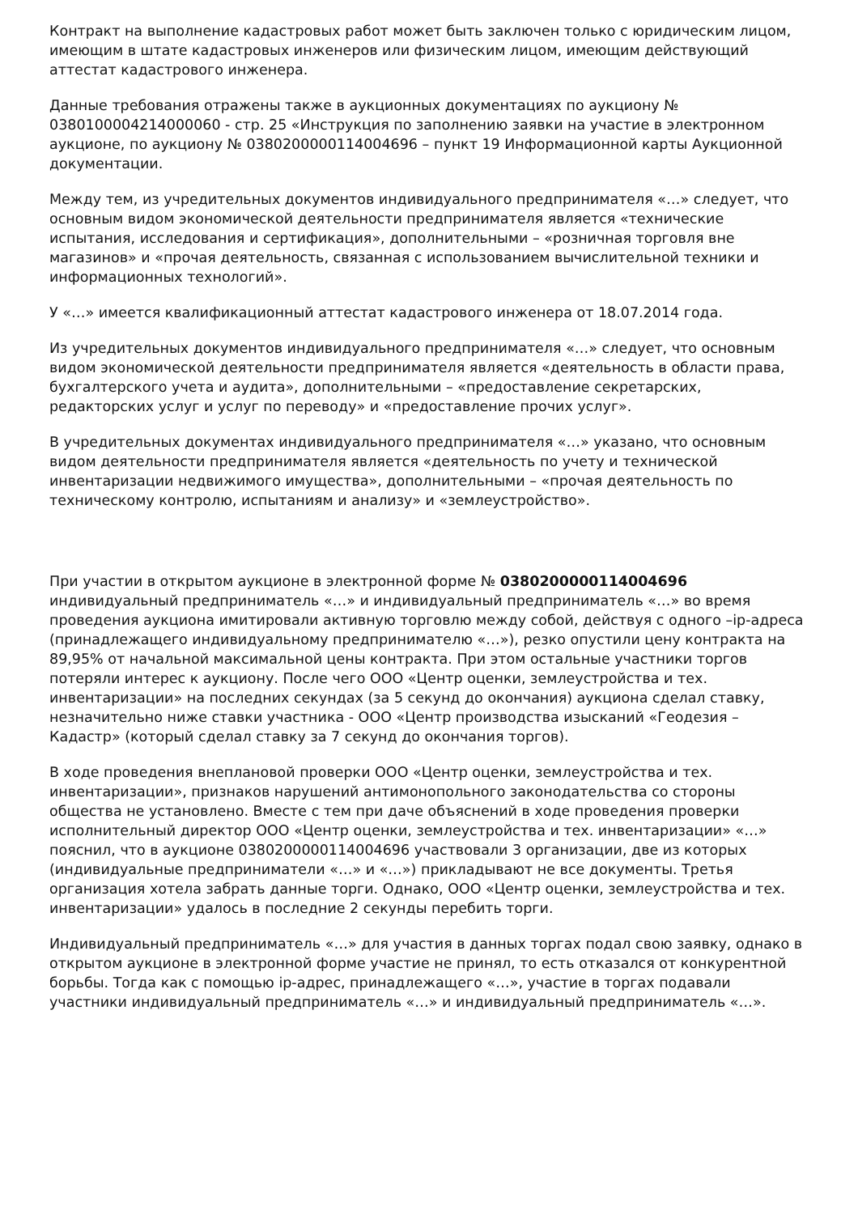Контракт на выполнение кадастровых работ может быть заключен только с юридическим лицом, имеющим в штате кадастровых инженеров или физическим лицом, имеющим действующий аттестат кадастрового инженера.
Данные требования отражены также в аукционных документациях по аукциону № 0380100004214000060 - стр. 25 «Инструкция по заполнению заявки на участие в электронном аукционе, по аукциону № 0380200000114004696 – пункт 19 Информационной карты Аукционной документации.
Между тем, из учредительных документов индивидуального предпринимателя «…» следует, что основным видом экономической деятельности предпринимателя является «технические испытания, исследования и сертификация», дополнительными – «розничная торговля вне магазинов» и «прочая деятельность, связанная с использованием вычислительной техники и информационных технологий».
У «…» имеется квалификационный аттестат кадастрового инженера от 18.07.2014 года.
Из учредительных документов индивидуального предпринимателя «…» следует, что основным видом экономической деятельности предпринимателя является «деятельность в области права, бухгалтерского учета и аудита», дополнительными – «предоставление секретарских, редакторских услуг и услуг по переводу» и «предоставление прочих услуг».
В учредительных документах индивидуального предпринимателя «…» указано, что основным видом деятельности предпринимателя является «деятельность по учету и технической инвентаризации недвижимого имущества», дополнительными – «прочая деятельность по техническому контролю, испытаниям и анализу» и «землеустройство».
При участии в открытом аукционе в электронной форме № 0380200000114004696 индивидуальный предприниматель «…» и индивидуальный предприниматель «…» во время проведения аукциона имитировали активную торговлю между собой, действуя с одного –ip-адреса (принадлежащего индивидуальному предпринимателю «…»), резко опустили цену контракта на 89,95% от начальной максимальной цены контракта. При этом остальные участники торгов потеряли интерес к аукциону. После чего ООО «Центр оценки, землеустройства и тех. инвентаризации» на последних секундах (за 5 секунд до окончания) аукциона сделал ставку, незначительно ниже ставки участника - ООО «Центр производства изысканий «Геодезия – Кадастр» (который сделал ставку за 7 секунд до окончания торгов).
В ходе проведения внеплановой проверки ООО «Центр оценки, землеустройства и тех. инвентаризации», признаков нарушений антимонопольного законодательства со стороны общества не установлено. Вместе с тем при даче объяснений в ходе проведения проверки исполнительный директор ООО «Центр оценки, землеустройства и тех. инвентаризации» «…» пояснил, что в аукционе 0380200000114004696 участвовали 3 организации, две из которых (индивидуальные предприниматели «…» и «…») прикладывают не все документы. Третья организация хотела забрать данные торги. Однако, ООО «Центр оценки, землеустройства и тех. инвентаризации» удалось в последние 2 секунды перебить торги.
Индивидуальный предприниматель «…» для участия в данных торгах подал свою заявку, однако в открытом аукционе в электронной форме участие не принял, то есть отказался от конкурентной борьбы. Тогда как с помощью ip-адрес, принадлежащего «…», участие в торгах подавали участники индивидуальный предприниматель «…» и индивидуальный предприниматель «…».